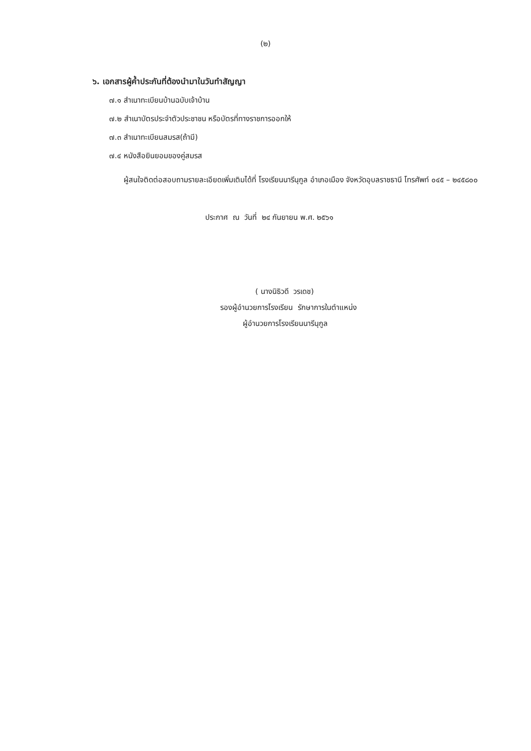(๒)
๖. เอกสารผู้ค้ำประกันที่ต้องนำมาในวันทำสัญญา
๗.๑ สำเนาทะเบียนบ้านฉบับเจ้าบ้าน
๗.๒ สำเนาบัตรประจำตัวประชาชน หรือบัตรที่ทางราชการออกให้
๗.๓ สำเนาทะเบียนสมรส(ถ้ามี)
๗.๔ หนังสือยินยอมของคู่สมรส
ผู้สนใจติดต่อสอบถามรายละเอียดเพิ่มเติมได้ที่ โรงเรียนนารีนุกูล อำเภอเมือง จังหวัดอุบลราชธานี โทรศัพท์ ๐๔๕ – ๒๔๕๘๐๐
ประกาศ ณ วันที่ ๒๔ กันยายน พ.ศ. ๒๕๖๑
( นางนิธิวดี วรเดช)
รองผู้อำนวยการโรงเรียน รักษาการในตำแหน่ง
ผู้อำนวยการโรงเรียนนารีนุกูล